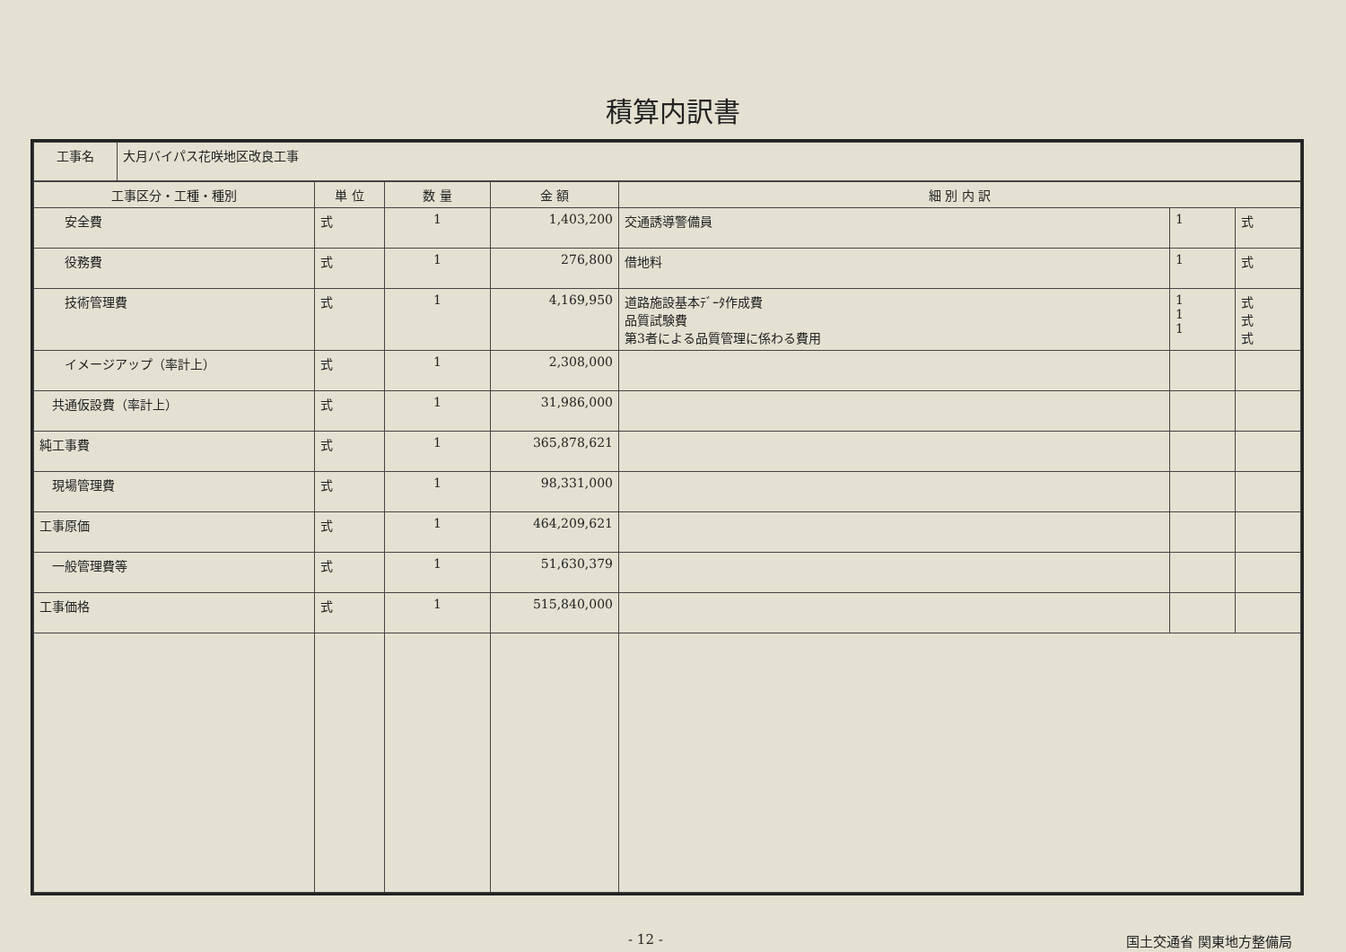積算内訳書
| 工事名 | 大月バイパス花咲地区改良工事 |
| 工事区分・工種・種別 | 単 位 | 数 量 | 金 額 | 細 別 内 訳 | | |
| --- | --- | --- | --- | --- | --- | --- |
| 安全費 | 式 | 1 | 1,403,200 | 交通誘導警備員 | 1 | 式 |
| 役務費 | 式 | 1 | 276,800 | 借地料 | 1 | 式 |
| 技術管理費 | 式 | 1 | 4,169,950 | 道路施設基本ﾃﾞｰﾀ作成費 品質試験費 第3者による品質管理に係わる費用 | 1 1 1 | 式 式 式 |
| イメージアップ（率計上） | 式 | 1 | 2,308,000 | | | |
| 共通仮設費（率計上） | 式 | 1 | 31,986,000 | | | |
| 純工事費 | 式 | 1 | 365,878,621 | | | |
| 現場管理費 | 式 | 1 | 98,331,000 | | | |
| 工事原価 | 式 | 1 | 464,209,621 | | | |
| 一般管理費等 | 式 | 1 | 51,630,379 | | | |
| 工事価格 | 式 | 1 | 515,840,000 | | | |
- 12 - 国土交通省 関東地方整備局